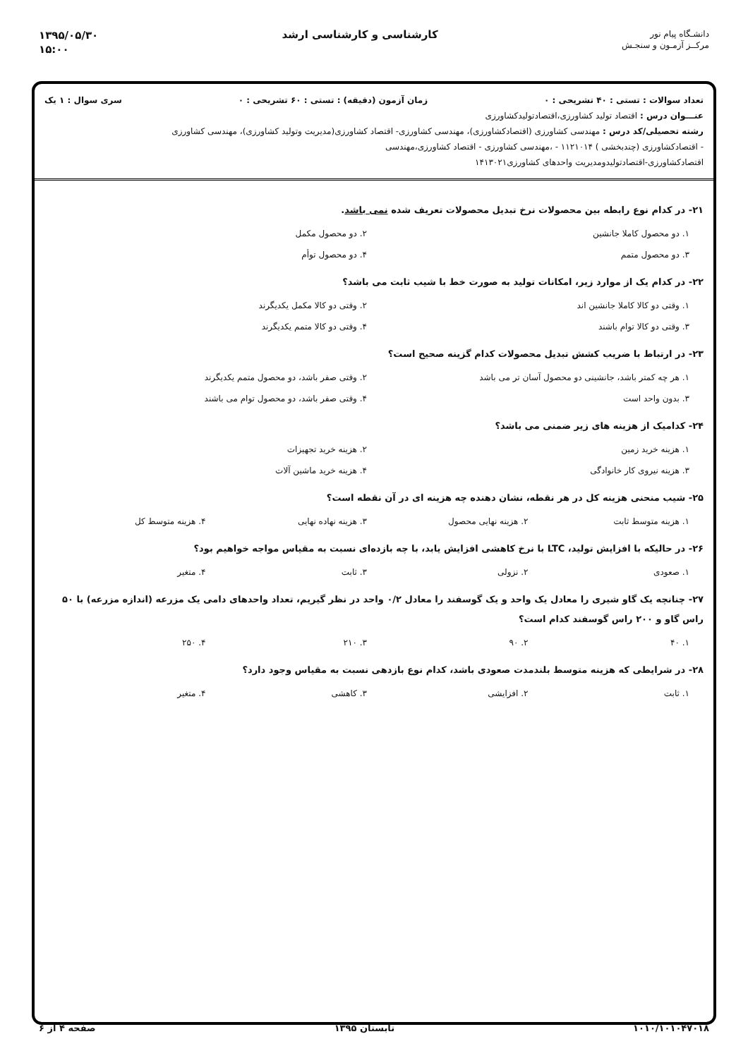دانشـگاه پیام نور
مرکــز آزمـون و سنجـش
کارشناسی و کارشناسی ارشد
۱۳۹۵/۰۵/۳۰
۱۵:۰۰
تعداد سوالات : تستی : ۴۰ تشریحی : ۰ زمان آزمون (دقیقه) : تستی : ۶۰ تشریحی : ۰ سری سوال : ۱ یک
عنـــوان درس : اقتصاد تولید کشاورزی،اقتصادتولیدکشاورزی
رشته تحصیلی/کد درس : مهندسی کشاورزی (اقتصادکشاورزی)، مهندسی کشاورزی- اقتصاد کشاورزی(مدیریت وتولید کشاورزی)، مهندسی کشاورزی
- اقتصادکشاورزی (چندبخشی ) ۱۱۲۱۰۱۴ - ،مهندسی کشاورزی - اقتصاد کشاورزی،مهندسی
اقتصادکشاورزی-اقتصادتولیدومدیریت واحدهای کشاورزی۱۴۱۳۰۲۱
۲۱- در کدام نوع رابطه بین محصولات نرخ تبدیل محصولات تعریف شده نمی باشد.
۱. دو محصول کاملا جانشین ۲. دو محصول مکمل ۳. دو محصول متمم ۴. دو محصول توأم
۲۲- در کدام یک از موارد زیر، امکانات تولید به صورت خط با شیب ثابت می باشد؟
۱. وقتی دو کالا کاملا جانشین اند ۲. وقتی دو کالا مکمل یکدیگرند ۳. وقتی دو کالا توام باشند ۴. وقتی دو کالا متمم یکدیگرند
۲۳- در ارتباط با ضریب کشش تبدیل محصولات کدام گزینه صحیح است؟
۱. هر چه کمتر باشد، جانشینی دو محصول آسان تر می باشد ۲. وقتی صفر باشد، دو محصول متمم یکدیگرند ۳. بدون واحد است ۴. وقتی صفر باشد، دو محصول توام می باشند
۲۴- کدامیک از هزینه های زیر ضمنی می باشد؟
۱. هزینه خرید زمین ۲. هزینه خرید تجهیزات ۳. هزینه نیروی کار خانوادگی ۴. هزینه خرید ماشین آلات
۲۵- شیب منحنی هزینه کل در هر نقطه، نشان دهنده چه هزینه ای در آن نقطه است؟
۱. هزینه متوسط ثابت ۲. هزینه نهایی محصول ۳. هزینه نهاده نهایی ۴. هزینه متوسط کل
۲۶- در حالیکه با افزایش تولید، LTC با نرخ کاهشی افزایش یابد، با چه بازده‌ای نسبت به مقیاس مواجه خواهیم بود؟
۱. صعودی ۲. نزولی ۳. ثابت ۴. متغیر
۲۷- چنانچه یک گاو شیری را معادل یک واحد و یک گوسفند را معادل ۰/۲ واحد در نظر گیریم، تعداد واحدهای دامی یک مزرعه (اندازه مزرعه) با ۵۰ راس گاو و ۲۰۰ راس گوسفند کدام است؟
۱. ۴۰ ۲. ۹۰ ۳. ۲۱۰ ۴. ۲۵۰
۲۸- در شرایطی که هزینه متوسط بلندمدت صعودی باشد، کدام نوع بازدهی نسبت به مقیاس وجود دارد؟
۱. ثابت ۲. افزایشی ۳. کاهشی ۴. متغیر
۱۰۱۰/۱۰۱۰۴۷۰۱۸ تابستان ۱۳۹۵ صفحه ۴ از ۶